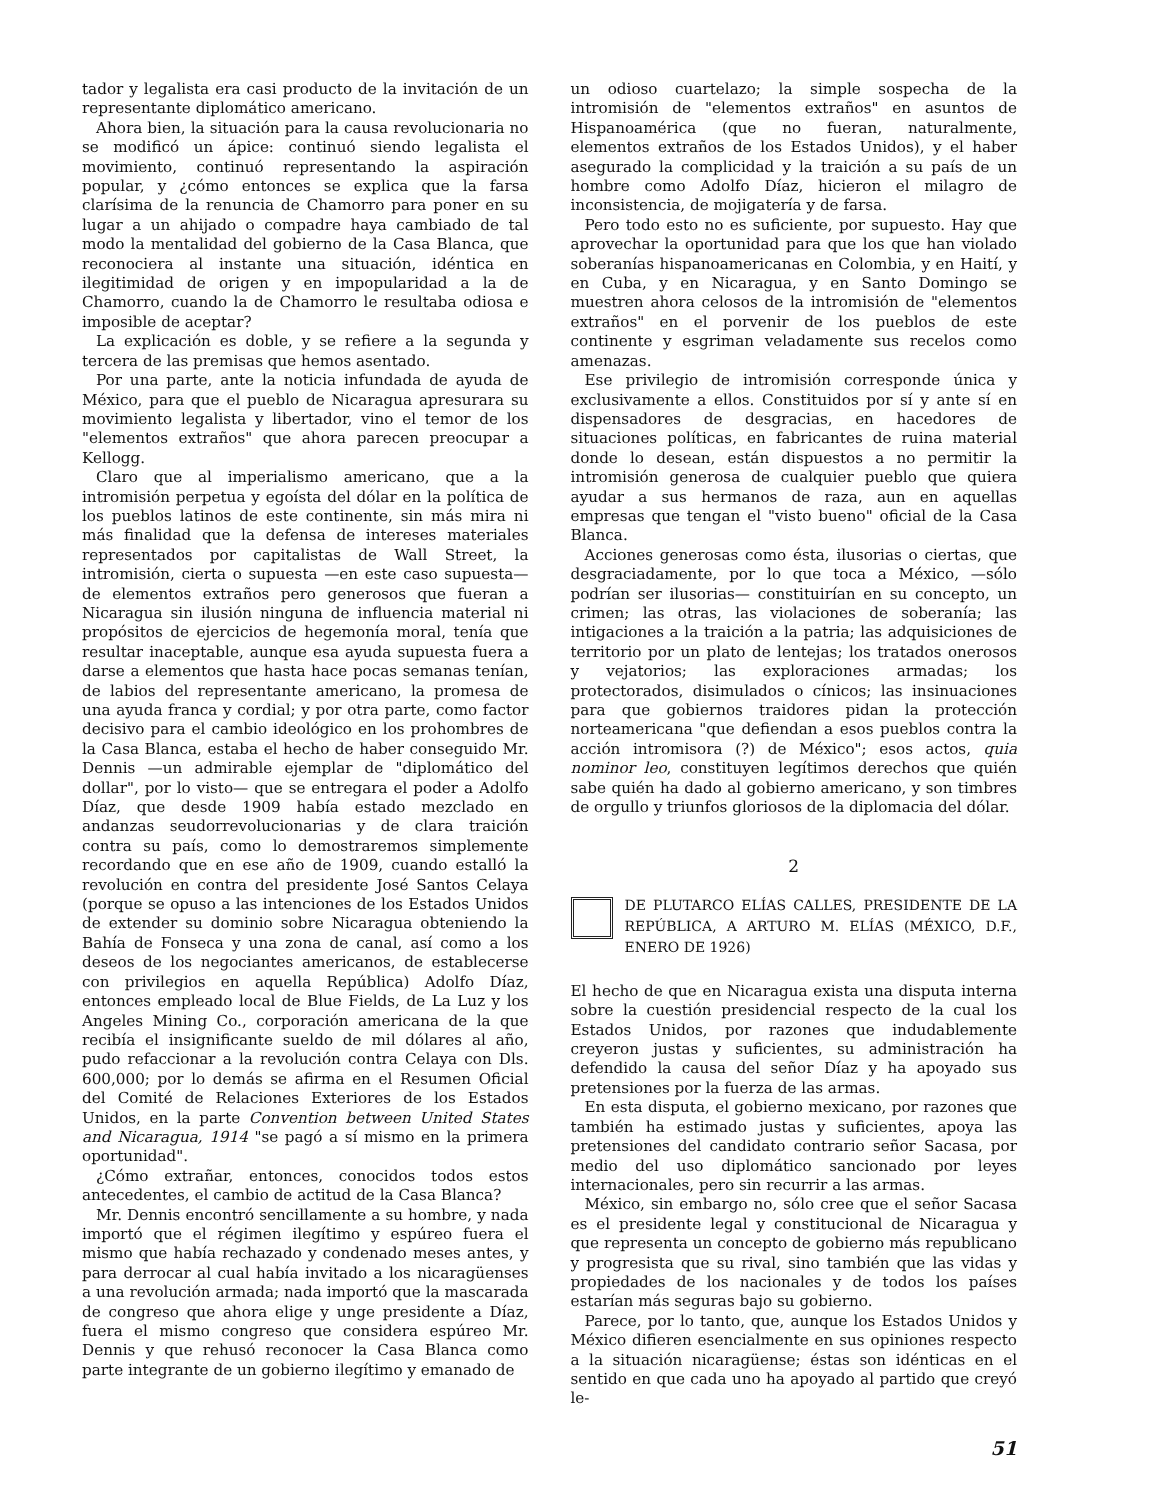tador y legalista era casi producto de la invitación de un representante diplomático americano.
Ahora bien, la situación para la causa revolucionaria no se modificó un ápice: continuó siendo legalista el movimiento, continuó representando la aspiración popular, y ¿cómo entonces se explica que la farsa clarísima de la renuncia de Chamorro para poner en su lugar a un ahijado o compadre haya cambiado de tal modo la mentalidad del gobierno de la Casa Blanca, que reconociera al instante una situación, idéntica en ilegitimidad de origen y en impopularidad a la de Chamorro, cuando la de Chamorro le resultaba odiosa e imposible de aceptar?
La explicación es doble, y se refiere a la segunda y tercera de las premisas que hemos asentado.
Por una parte, ante la noticia infundada de ayuda de México, para que el pueblo de Nicaragua apresurara su movimiento legalista y libertador, vino el temor de los "elementos extraños" que ahora parecen preocupar a Kellogg.
Claro que al imperialismo americano, que a la intromisión perpetua y egoísta del dólar en la política de los pueblos latinos de este continente, sin más mira ni más finalidad que la defensa de intereses materiales representados por capitalistas de Wall Street, la intromisión, cierta o supuesta —en este caso supuesta— de elementos extraños pero generosos que fueran a Nicaragua sin ilusión ninguna de influencia material ni propósitos de ejercicios de hegemonía moral, tenía que resultar inaceptable, aunque esa ayuda supuesta fuera a darse a elementos que hasta hace pocas semanas tenían, de labios del representante americano, la promesa de una ayuda franca y cordial; y por otra parte, como factor decisivo para el cambio ideológico en los prohombres de la Casa Blanca, estaba el hecho de haber conseguido Mr. Dennis —un admirable ejemplar de "diplomático del dollar", por lo visto— que se entregara el poder a Adolfo Díaz, que desde 1909 había estado mezclado en andanzas seudorrevolucionarias y de clara traición contra su país, como lo demostraremos simplemente recordando que en ese año de 1909, cuando estalló la revolución en contra del presidente José Santos Celaya (porque se opuso a las intenciones de los Estados Unidos de extender su dominio sobre Nicaragua obteniendo la Bahía de Fonseca y una zona de canal, así como a los deseos de los negociantes americanos, de establecerse con privilegios en aquella República) Adolfo Díaz, entonces empleado local de Blue Fields, de La Luz y los Angeles Mining Co., corporación americana de la que recibía el insignificante sueldo de mil dólares al año, pudo refaccionar a la revolución contra Celaya con Dls. 600,000; por lo demás se afirma en el Resumen Oficial del Comité de Relaciones Exteriores de los Estados Unidos, en la parte Convention between United States and Nicaragua, 1914 "se pagó a sí mismo en la primera oportunidad".
¿Cómo extrañar, entonces, conocidos todos estos antecedentes, el cambio de actitud de la Casa Blanca?
Mr. Dennis encontró sencillamente a su hombre, y nada importó que el régimen ilegítimo y espúreo fuera el mismo que había rechazado y condenado meses antes, y para derrocar al cual había invitado a los nicaragüenses a una revolución armada; nada importó que la mascarada de congreso que ahora elige y unge presidente a Díaz, fuera el mismo congreso que considera espúreo Mr. Dennis y que rehusó reconocer la Casa Blanca como parte integrante de un gobierno ilegítimo y emanado de
un odioso cuartelazo; la simple sospecha de la intromisión de "elementos extraños" en asuntos de Hispanoamérica (que no fueran, naturalmente, elementos extraños de los Estados Unidos), y el haber asegurado la complicidad y la traición a su país de un hombre como Adolfo Díaz, hicieron el milagro de inconsistencia, de mojigatería y de farsa.
Pero todo esto no es suficiente, por supuesto. Hay que aprovechar la oportunidad para que los que han violado soberanías hispanoamericanas en Colombia, y en Haití, y en Cuba, y en Nicaragua, y en Santo Domingo se muestren ahora celosos de la intromisión de "elementos extraños" en el porvenir de los pueblos de este continente y esgriman veladamente sus recelos como amenazas.
Ese privilegio de intromisión corresponde única y exclusivamente a ellos. Constituidos por sí y ante sí en dispensadores de desgracias, en hacedores de situaciones políticas, en fabricantes de ruina material donde lo desean, están dispuestos a no permitir la intromisión generosa de cualquier pueblo que quiera ayudar a sus hermanos de raza, aun en aquellas empresas que tengan el "visto bueno" oficial de la Casa Blanca.
Acciones generosas como ésta, ilusorias o ciertas, que desgraciadamente, por lo que toca a México, —sólo podrían ser ilusorias— constituirían en su concepto, un crimen; las otras, las violaciones de soberanía; las intigaciones a la traición a la patria; las adquisiciones de territorio por un plato de lentejas; los tratados onerosos y vejatorios; las exploraciones armadas; los protectorados, disimulados o cínicos; las insinuaciones para que gobiernos traidores pidan la protección norteamericana "que defiendan a esos pueblos contra la acción intromisora (?) de México"; esos actos, quia nominor leo, constituyen legítimos derechos que quién sabe quién ha dado al gobierno americano, y son timbres de orgullo y triunfos gloriosos de la diplomacia del dólar.
2
DE PLUTARCO ELÍAS CALLES, PRESIDENTE DE LA REPÚBLICA, A ARTURO M. ELÍAS (MÉXICO, D.F., ENERO DE 1926)
El hecho de que en Nicaragua exista una disputa interna sobre la cuestión presidencial respecto de la cual los Estados Unidos, por razones que indudablemente creyeron justas y suficientes, su administración ha defendido la causa del señor Díaz y ha apoyado sus pretensiones por la fuerza de las armas.
En esta disputa, el gobierno mexicano, por razones que también ha estimado justas y suficientes, apoya las pretensiones del candidato contrario señor Sacasa, por medio del uso diplomático sancionado por leyes internacionales, pero sin recurrir a las armas.
México, sin embargo no, sólo cree que el señor Sacasa es el presidente legal y constitucional de Nicaragua y que representa un concepto de gobierno más republicano y progresista que su rival, sino también que las vidas y propiedades de los nacionales y de todos los países estarían más seguras bajo su gobierno.
Parece, por lo tanto, que, aunque los Estados Unidos y México difieren esencialmente en sus opiniones respecto a la situación nicaragüense; éstas son idénticas en el sentido en que cada uno ha apoyado al partido que creyó le-
51